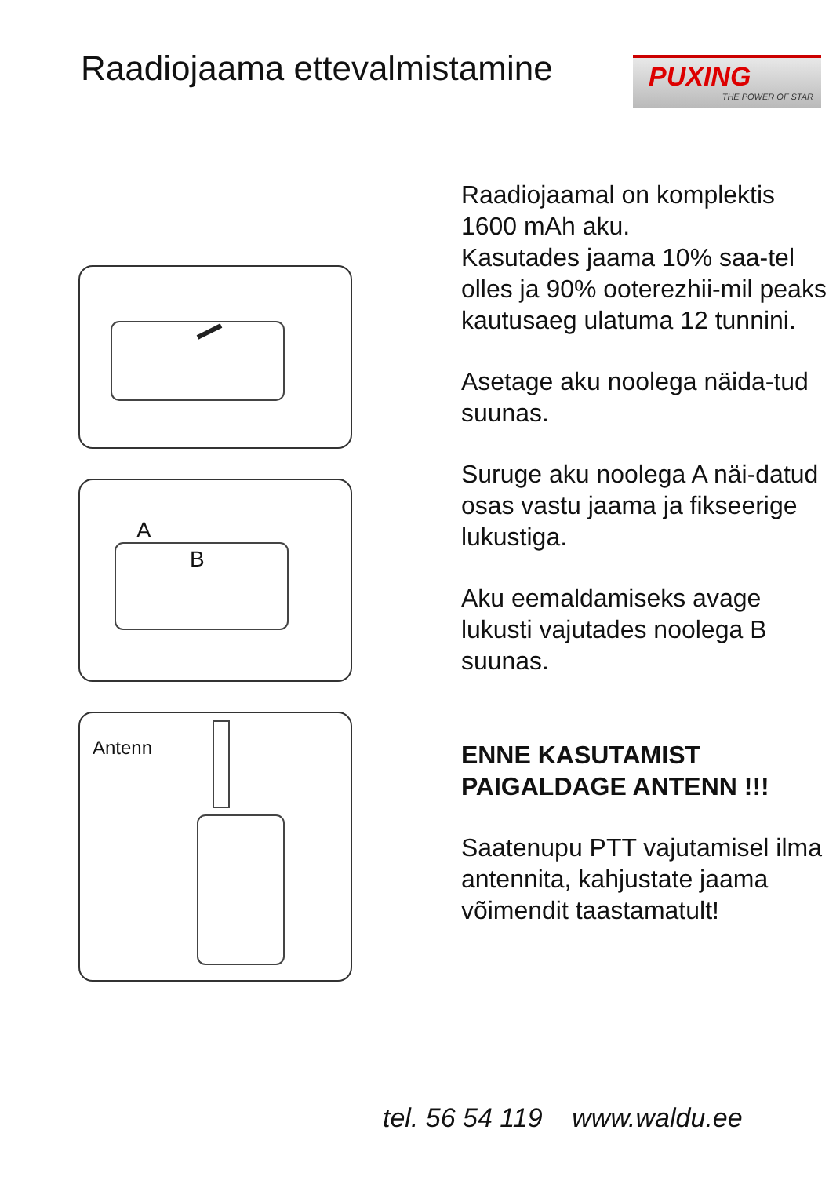Raadiojaama ettevalmistamine
PUXING
THE POWER OF STAR
A
B
Antenn
Raadiojaamal on komplektis 1600 mAh aku.
Kasutades jaama 10% saa-tel olles ja 90% ooterezhii-mil peaks kautusaeg ulatuma 12 tunnini.
Asetage aku noolega näida-tud suunas.
Suruge aku noolega A näi-datud osas vastu jaama ja fikseerige lukustiga.
Aku eemaldamiseks avage lukusti vajutades noolega B suunas.
ENNE KASUTAMIST PAIGALDAGE ANTENN !!!
Saatenupu PTT vajutamisel ilma antennita, kahjustate jaama võimendit taastamatult!
tel. 56 54 119 www.waldu.ee